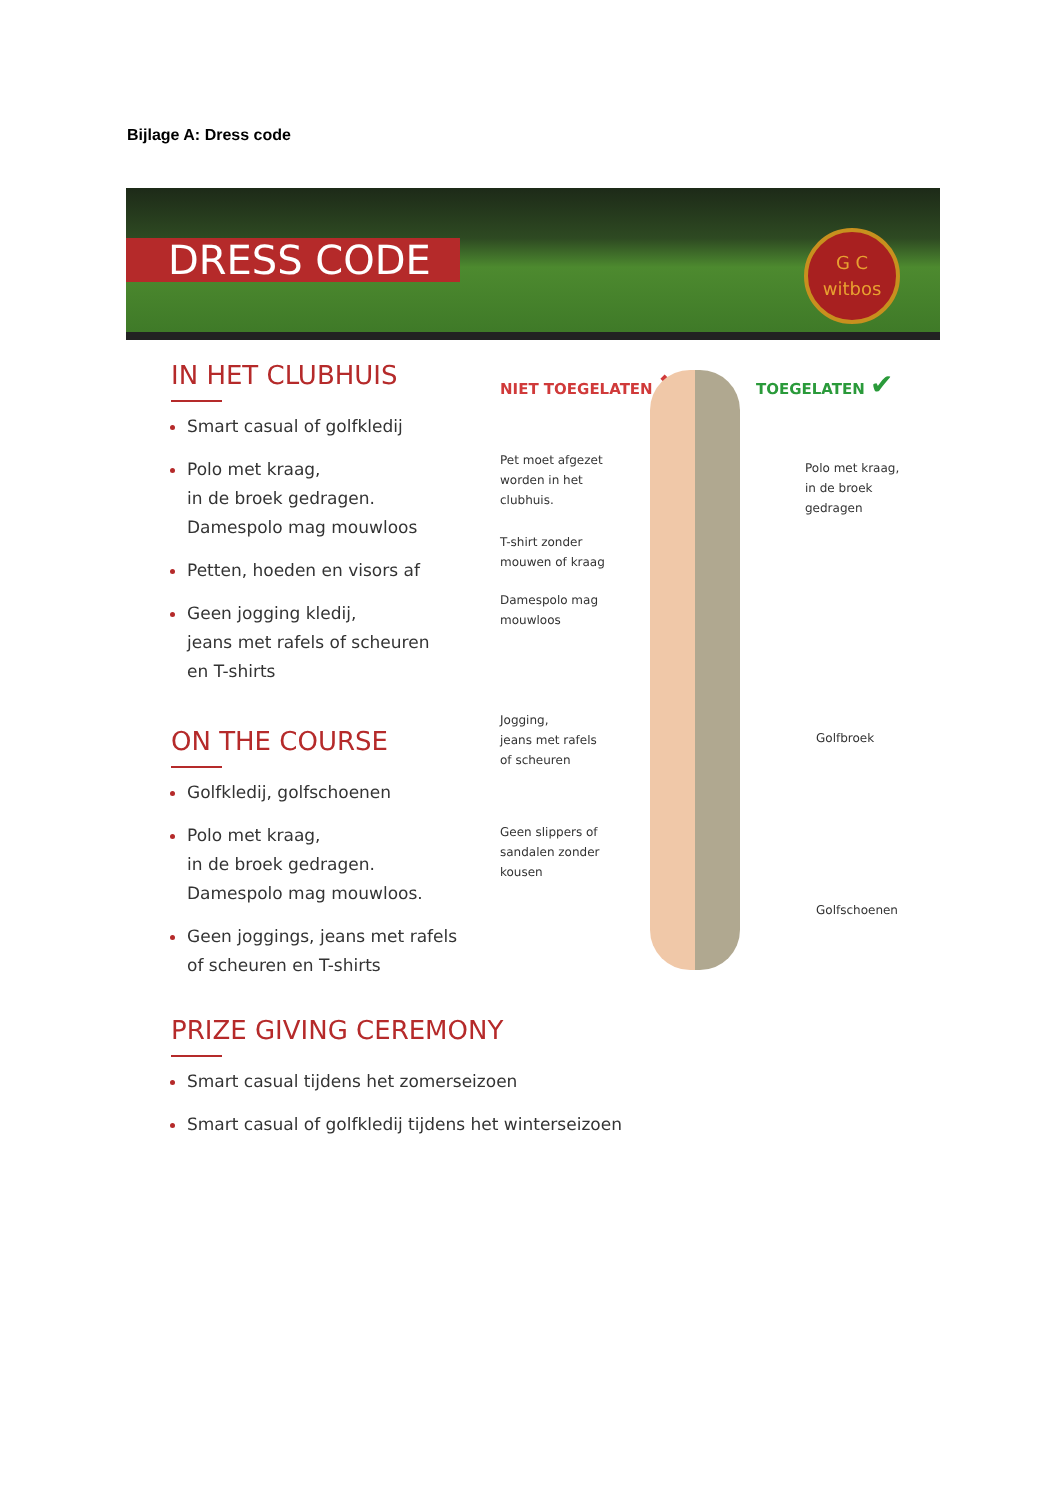Bijlage A: Dress code
DRESS CODE
G C
witbos
IN HET CLUBHUIS
Smart casual of golfkledij
Polo met kraag,
in de broek gedragen.
Damespolo mag mouwloos
Petten, hoeden en visors af
Geen jogging kledij,
jeans met rafels of scheuren
en T-shirts
ON THE COURSE
Golfkledij, golfschoenen
Polo met kraag,
in de broek gedragen.
Damespolo mag mouwloos.
Geen joggings, jeans met rafels
of scheuren en T-shirts
NIET TOEGELATEN ✖ TOEGELATEN ✔
Pet moet afgezet
worden in het
clubhuis.
T-shirt zonder
mouwen of kraag
Damespolo mag
mouwloos
Jogging,
jeans met rafels
of scheuren
Geen slippers of
sandalen zonder
kousen
Polo met kraag,
in de broek
gedragen
Golfbroek
Golfschoenen
PRIZE GIVING CEREMONY
Smart casual tijdens het zomerseizoen
Smart casual of golfkledij tijdens het winterseizoen